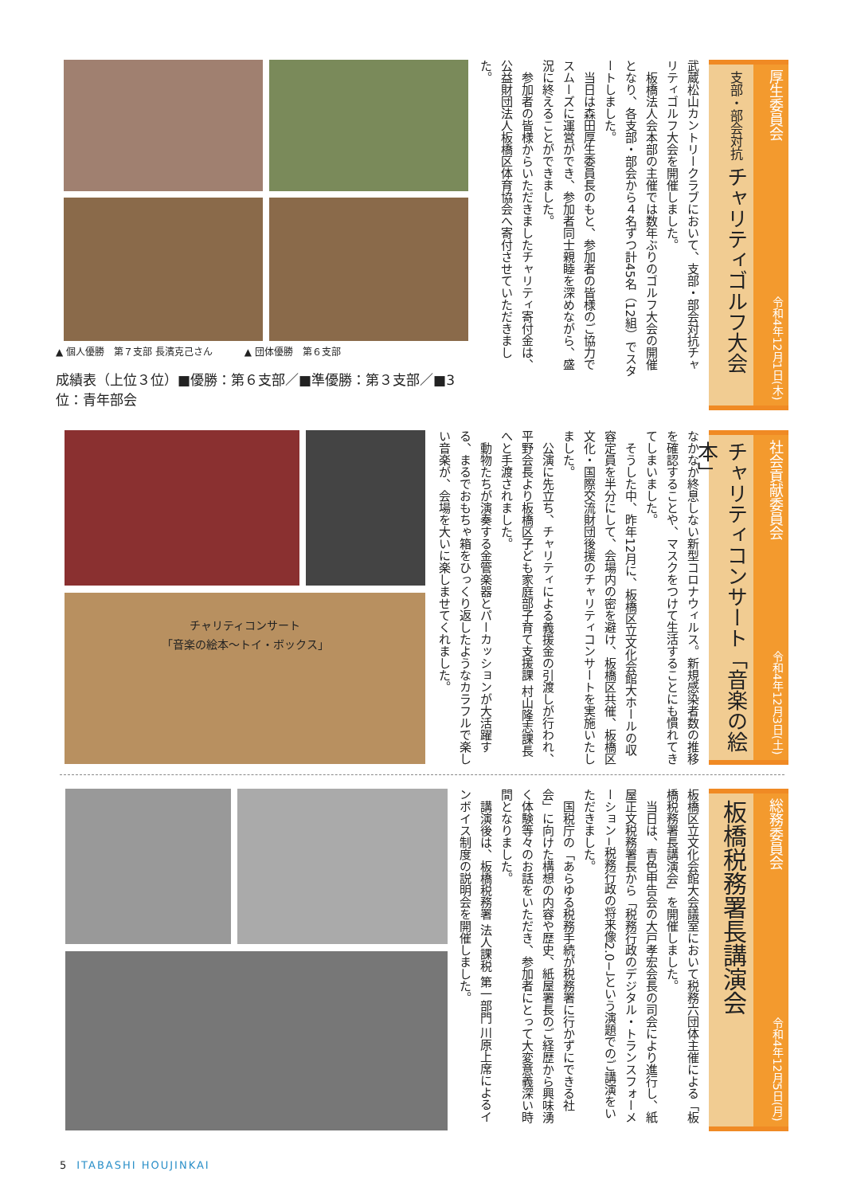厚生委員会 令和4年12月1日(木)
支部・部会対抗 チャリティゴルフ大会
武蔵松山カントリークラブにおいて、支部・部会対抗チャリティゴルフ大会を開催しました。
　板橋法人会本部の主催では数年ぶりのゴルフ大会の開催となり、各支部・部会から４名ずつ計45名（12組）でスタートしました。
　当日は森田厚生委員長のもと、参加者の皆様のご協力でスムーズに運営ができ、参加者同士親睦を深めながら、盛況に終えることができました。
　参加者の皆様からいただきましたチャリティ寄付金は、公益財団法人板橋区体育協会へ寄付させていただきました。
▲ 個人優勝　第７支部 長濱克己さん ▲ 団体優勝　第６支部
成績表（上位３位）■優勝：第６支部／■準優勝：第３支部／■3位：青年部会
社会貢献委員会 令和4年12月3日(土)
チャリティコンサート「音楽の絵本」
なかなか終息しない新型コロナウィルス。新規感染者数の推移を確認することや、マスクをつけて生活することにも慣れてきてしまいました。
　そうした中、昨年12月に、板橋区立文化会館大ホールの収容定員を半分にして、会場内の密を避け、板橋区共催、板橋区文化・国際交流財団後援のチャリティコンサートを実施いたしました。
　公演に先立ち、チャリティによる義援金の引渡しが行われ、平野会長より板橋区子ども家庭部子育て支援課 村山隆志課長へと手渡されました。
　動物たちが演奏する金管楽器とパーカッションが大活躍する、まるでおもちゃ箱をひっくり返したようなカラフルで楽しい音楽が、会場を大いに楽しませてくれました。
チャリティコンサート
「音楽の絵本～トイ・ボックス」
総務委員会 令和4年12月5日(月)
板橋税務署長講演会
板橋区立文化会館大会議室において税務六団体主催による「板橋税務署長講演会」を開催しました。
　当日は、青色申告会の大戸孝宏会長の司会により進行し、紙屋正文税務署長から「税務行政のデジタル・トランスフォーメーション−税務行政の将来像2.0−」という演題でのご講演をいただきました。
　国税庁の「あらゆる税務手続が税務署に行かずにできる社会」に向けた構想の内容や歴史、紙屋署長のご経歴から興味湧く体験等々のお話をいただき、参加者にとって大変意義深い時間となりました。
　講演後は、板橋税務署 法人課税 第一部門 川原上席によるインボイス制度の説明会を開催しました。
5　ITABASHI HOUJINKAI